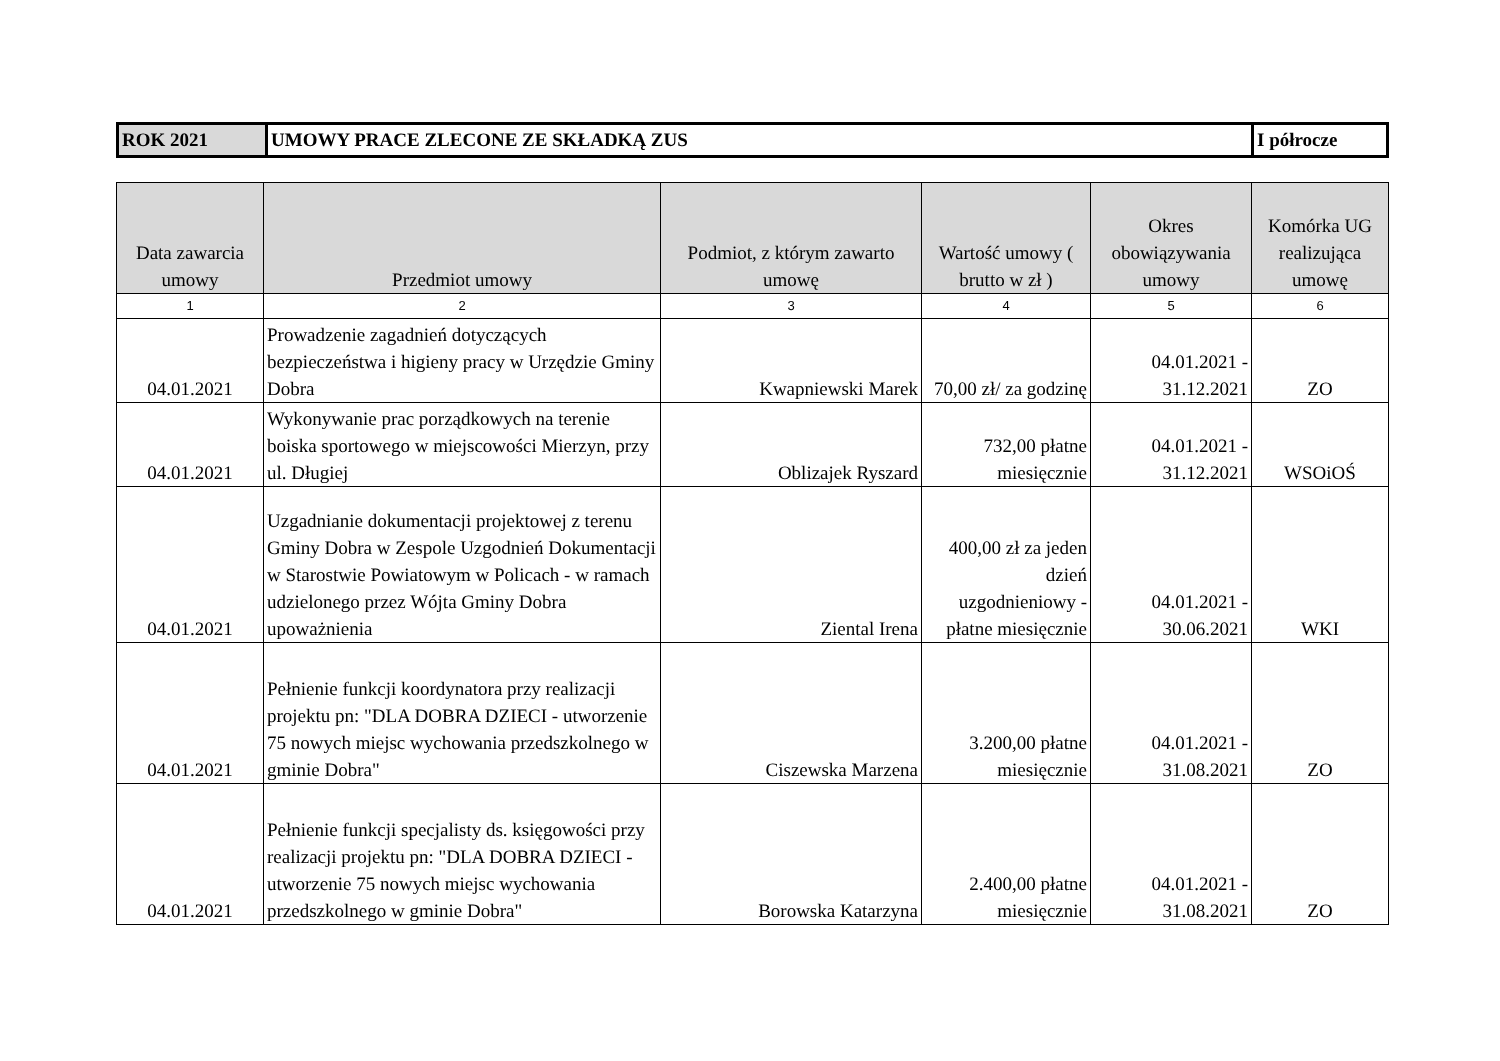| ROK 2021 | UMOWY PRACE ZLECONE ZE SKŁADKĄ ZUS | I półrocze |
| Data zawarcia umowy | Przedmiot umowy | Podmiot, z którym zawarto umowę | Wartość umowy ( brutto w zł ) | Okres obowiązywania umowy | Komórka UG realizująca umowę |
| --- | --- | --- | --- | --- | --- |
| 1 | 2 | 3 | 4 | 5 | 6 |
| 04.01.2021 | Prowadzenie zagadnień dotyczących bezpieczeństwa i higieny pracy w Urzędzie Gminy Dobra | Kwapniewski Marek | 70,00 zł/ za godzinę | 04.01.2021 - 31.12.2021 | ZO |
| 04.01.2021 | Wykonywanie prac porządkowych na terenie boiska sportowego w miejscowości Mierzyn, przy ul. Długiej | Oblizajek Ryszard | 732,00 płatne miesięcznie | 04.01.2021 - 31.12.2021 | WSOiOŚ |
| 04.01.2021 | Uzgadnianie dokumentacji projektowej z terenu Gminy Dobra w Zespole Uzgodnień Dokumentacji w Starostwie Powiatowym w Policach - w ramach udzielonego przez Wójta Gminy Dobra upoważnienia | Ziental Irena | 400,00 zł za jeden dzień uzgodnieniowy - płatne miesięcznie | 04.01.2021 - 30.06.2021 | WKI |
| 04.01.2021 | Pełnienie funkcji koordynatora przy realizacji projektu pn: "DLA DOBRA DZIECI - utworzenie 75 nowych miejsc wychowania przedszkolnego w gminie Dobra" | Ciszewska Marzena | 3.200,00 płatne miesięcznie | 04.01.2021 - 31.08.2021 | ZO |
| 04.01.2021 | Pełnienie funkcji specjalisty ds. księgowości przy realizacji projektu pn: "DLA DOBRA DZIECI - utworzenie 75 nowych miejsc wychowania przedszkolnego w gminie Dobra" | Borowska Katarzyna | 2.400,00 płatne miesięcznie | 04.01.2021 - 31.08.2021 | ZO |